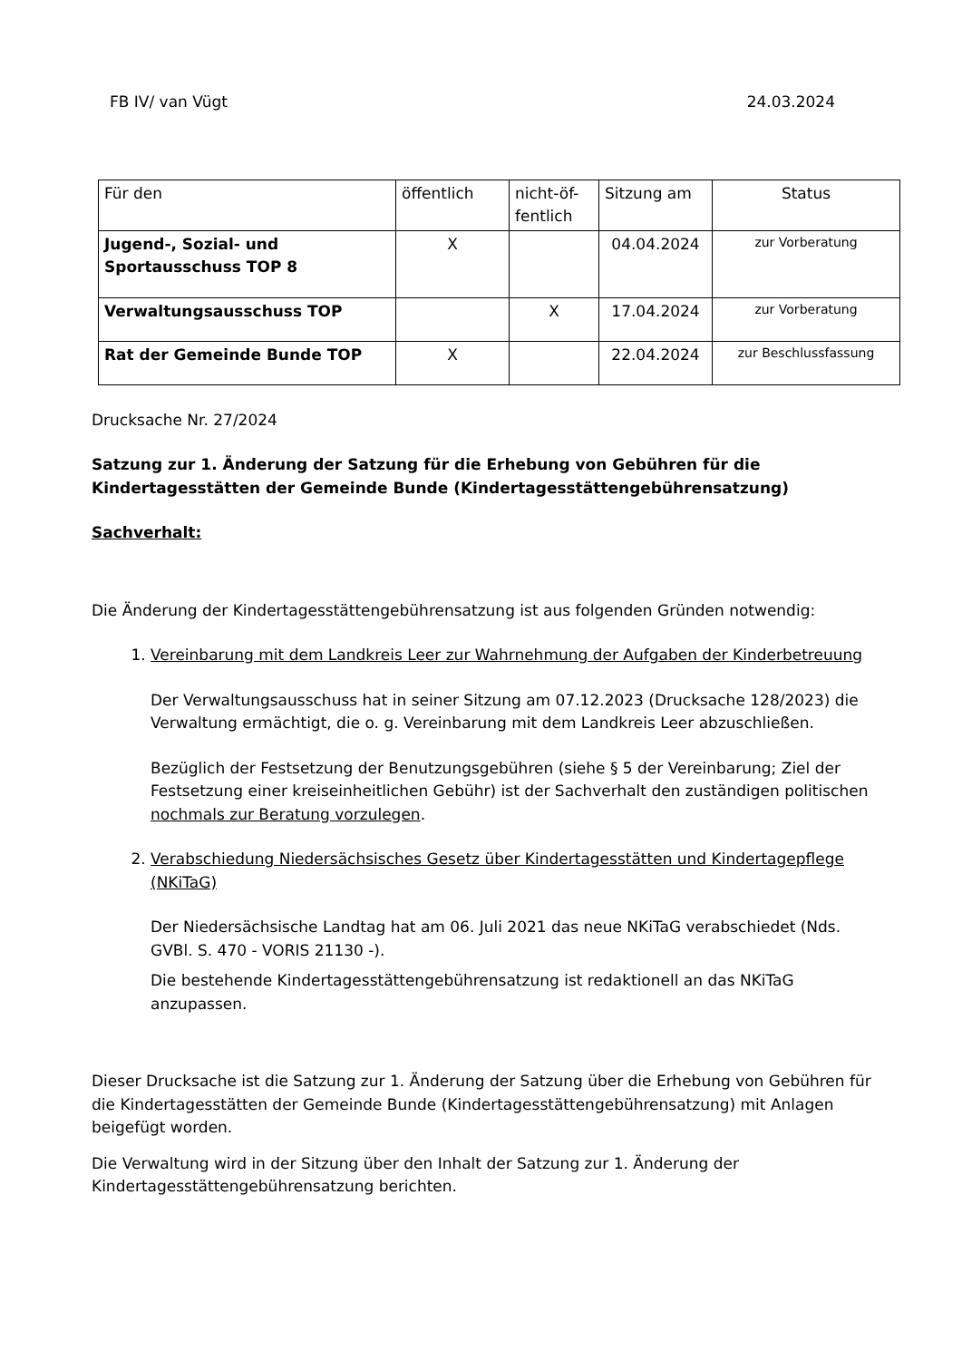FB IV/ van Vügt 24.03.2024
| Für den | öffentlich | nicht-öf- fentlich | Sitzung am | Status |
| Jugend-, Sozial- und Sportausschuss TOP 8 | X | | 04.04.2024 | zur Vorberatung |
| Verwaltungsausschuss TOP | | X | 17.04.2024 | zur Vorberatung |
| Rat der Gemeinde Bunde TOP | X | | 22.04.2024 | zur Beschlussfassung |
Drucksache Nr. 27/2024
Satzung zur 1. Änderung der Satzung für die Erhebung von Gebühren für die Kindertagesstätten der Gemeinde Bunde (Kindertagesstättengebührensatzung)
Sachverhalt:
Die Änderung der Kindertagesstättengebührensatzung ist aus folgenden Gründen notwendig:
1. Vereinbarung mit dem Landkreis Leer zur Wahrnehmung der Aufgaben der Kinderbetreuung
Der Verwaltungsausschuss hat in seiner Sitzung am 07.12.2023 (Drucksache 128/2023) die Verwaltung ermächtigt, die o. g. Vereinbarung mit dem Landkreis Leer abzuschließen.
Bezüglich der Festsetzung der Benutzungsgebühren (siehe § 5 der Vereinbarung; Ziel der Festsetzung einer kreiseinheitlichen Gebühr) ist der Sachverhalt den zuständigen politischen nochmals zur Beratung vorzulegen.
2. Verabschiedung Niedersächsisches Gesetz über Kindertagesstätten und Kindertagepflege (NKiTaG)
Der Niedersächsische Landtag hat am 06. Juli 2021 das neue NKiTaG verabschiedet (Nds. GVBl. S. 470 - VORIS 21130 -).
Die bestehende Kindertagesstättengebührensatzung ist redaktionell an das NKiTaG anzupassen.
Dieser Drucksache ist die Satzung zur 1. Änderung der Satzung über die Erhebung von Gebühren für die Kindertagesstätten der Gemeinde Bunde (Kindertagesstättengebührensatzung) mit Anlagen beigefügt worden.
Die Verwaltung wird in der Sitzung über den Inhalt der Satzung zur 1. Änderung der Kindertagesstättengebührensatzung berichten.